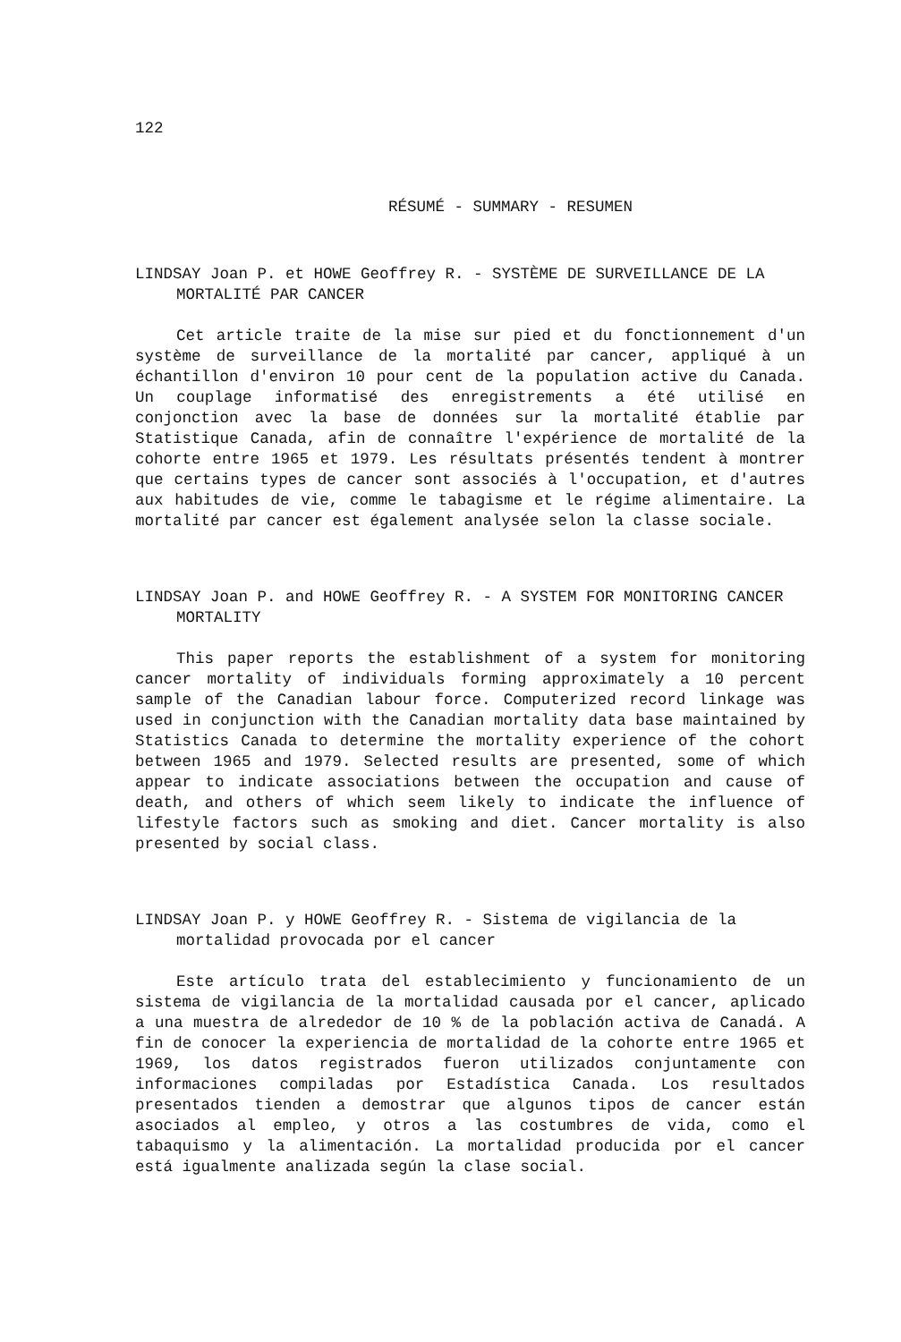122
RÉSUMÉ - SUMMARY - RESUMEN
LINDSAY Joan P. et HOWE Geoffrey R. - SYSTÈME DE SURVEILLANCE DE LA MORTALITÉ PAR CANCER
Cet article traite de la mise sur pied et du fonctionnement d'un système de surveillance de la mortalité par cancer, appliqué à un échantillon d'environ 10 pour cent de la population active du Canada. Un couplage informatisé des enregistrements a été utilisé en conjonction avec la base de données sur la mortalité établie par Statistique Canada, afin de connaître l'expérience de mortalité de la cohorte entre 1965 et 1979. Les résultats présentés tendent à montrer que certains types de cancer sont associés à l'occupation, et d'autres aux habitudes de vie, comme le tabagisme et le régime alimentaire. La mortalité par cancer est également analysée selon la classe sociale.
LINDSAY Joan P. and HOWE Geoffrey R. - A SYSTEM FOR MONITORING CANCER MORTALITY
This paper reports the establishment of a system for monitoring cancer mortality of individuals forming approximately a 10 percent sample of the Canadian labour force. Computerized record linkage was used in conjunction with the Canadian mortality data base maintained by Statistics Canada to determine the mortality experience of the cohort between 1965 and 1979. Selected results are presented, some of which appear to indicate associations between the occupation and cause of death, and others of which seem likely to indicate the influence of lifestyle factors such as smoking and diet. Cancer mortality is also presented by social class.
LINDSAY Joan P. y HOWE Geoffrey R. - Sistema de vigilancia de la mortalidad provocada por el cancer
Este artículo trata del establecimiento y funcionamiento de un sistema de vigilancia de la mortalidad causada por el cancer, aplicado a una muestra de alrededor de 10 % de la población activa de Canadá. A fin de conocer la experiencia de mortalidad de la cohorte entre 1965 et 1969, los datos registrados fueron utilizados conjuntamente con informaciones compiladas por Estadística Canada. Los resultados presentados tienden a demostrar que algunos tipos de cancer están asociados al empleo, y otros a las costumbres de vida, como el tabaquismo y la alimentación. La mortalidad producida por el cancer está igualmente analizada según la clase social.